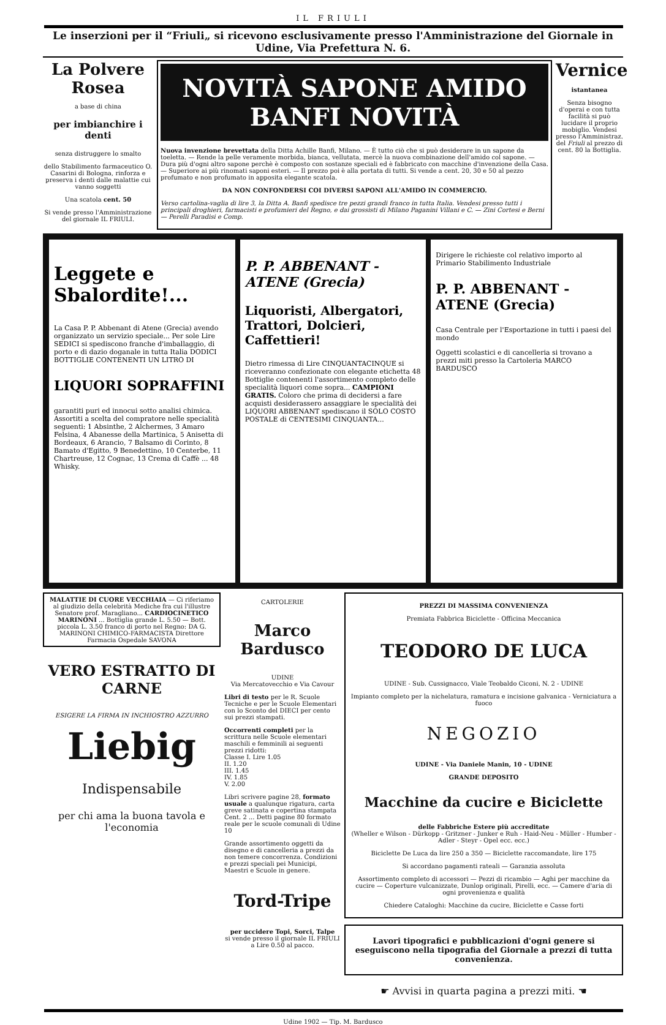IL FRIULI
Le inserzioni per il “Friuli„ si ricevono esclusivamente presso l'Amministrazione del Giornale in Udine, Via Prefettura N. 6.
La Polvere Rosea
a base di china
per imbianchire i denti
senza distruggere lo smalto
dello Stabilimento farmaceutico O. Casarini di Bologna, rinforza e preserva i denti dalle malattie cui vanno soggetti
Una scatola cent. 50
Si vende presso l'Amministrazione del giornale IL FRIULI.
NOVITÀ SAPONE AMIDO BANFI NOVITÀ
Nuova invenzione brevettata della Ditta Achille Banfi, Milano. — È tutto ciò che si può desiderare in un sapone da toeletta. — Rende la pelle veramente morbida, bianca, vellutata, mercè la nuova combinazione dell'amido col sapone. — Dura più d'ogni altro sapone perchè è composto con sostanze speciali ed è fabbricato con macchine d'invenzione della Casa. — Superiore ai più rinomati saponi esteri. — Il prezzo poi è alla portata di tutti. Si vende a cent. 20, 30 e 50 al pezzo profumato e non profumato in apposita elegante scatola.
DA NON CONFONDERSI COI DIVERSI SAPONI ALL'AMIDO IN COMMERCIO.
Verso cartolina-vaglia di lire 3, la Ditta A. Banfi spedisce tre pezzi grandi franco in tutta Italia. Vendesi presso tutti i principali droghieri, farmacisti e profumieri del Regno, e dai grossisti di Milano Paganini Villani e C. — Zini Cortesi e Berni — Perelli Paradisi e Comp.
Vernice
istantanea
Senza bisogno d'operai e con tutta facilità si può lucidare il proprio mobiglio. Vendesi presso l'Amministraz. del Friuli al prezzo di cent. 80 la Bottiglia.
Leggete e Sbalordite!...
La Casa P. P. Abbenant di Atene (Grecia) avendo organizzato un servizio speciale... Per sole Lire SEDICI si spediscono franche d'imballaggio, di porto e di dazio doganale in tutta Italia DODICI BOTTIGLIE CONTENENTI UN LITRO DI
LIQUORI SOPRAFFINI
garantiti puri ed innocui sotto analisi chimica. Assortiti a scelta del compratore nelle specialità seguenti: 1 Absinthe, 2 Alchermes, 3 Amaro Felsina, 4 Abanesse della Martinica, 5 Anisetta di Bordeaux, 6 Arancio, 7 Balsamo di Corinto, 8 Bamato d'Egitto, 9 Benedettino, 10 Centerbe, 11 Chartreuse, 12 Cognac, 13 Crema di Caffè ... 48 Whisky.
P. P. ABBENANT - ATENE (Grecia)
Liquoristi, Albergatori, Trattori, Dolcieri, Caffettieri!
Dietro rimessa di Lire CINQUANTACINQUE si riceveranno confezionate con elegante etichetta 48 Bottiglie contenenti l'assortimento completo delle specialità liquori come sopra... CAMPIONI GRATIS. Coloro che prima di decidersi a fare acquisti desiderassero assaggiare le specialità dei LIQUORI ABBENANT spediscano il SOLO COSTO POSTALE di CENTESIMI CINQUANTA...
Dirigere le richieste col relativo importo al Primario Stabilimento Industriale
P. P. ABBENANT - ATENE (Grecia)
Casa Centrale per l'Esportazione in tutti i paesi del mondo
Oggetti scolastici e di cancelleria si trovano a prezzi miti presso la Cartoleria MARCO BARDUSCO
MALATTIE DI CUORE VECCHIAIA — Ci riferiamo al giudizio della celebrità Mediche fra cui l'illustre Senatore prof. Maragliano... CARDIOCINETICO MARINONI ... Bottiglia grande L. 5.50 — Bott. piccola L. 3.50 franco di porto nel Regno: DA G. MARINONI CHIMICO-FARMACISTA Direttore Farmacia Ospedale SAVONA
VERO ESTRATTO DI CARNE
ESIGERE LA FIRMA IN INCHIOSTRO AZZURRO
Liebig
Indispensabile
per chi ama la buona tavola e l'economia
CARTOLERIE
Marco Bardusco
UDINE
Via Mercatovecchio e Via Cavour
Libri di testo per le R. Scuole Tecniche e per le Scuole Elementari con lo Sconto del DIECI per cento sui prezzi stampati.
Occorrenti completi per la scrittura nelle Scuole elementari maschili e femminili ai seguenti prezzi ridotti:
Classe I. Lire 1.05
II. 1.20
III. 1.45
IV. 1.85
V. 2.00
Libri scrivere pagine 28, formato usuale a qualunque rigatura, carta greve satinata e copertina stampata Cent. 2 ... Detti pagine 80 formato reale per le scuole comunali di Udine 10
Grande assortimento oggetti da disegno e di cancelleria a prezzi da non temere concorrenza. Condizioni e prezzi speciali pei Municipi, Maestri e Scuole in genere.
Tord-Tripe
per uccidere Topi, Sorci, Talpe
si vende presso il giornale IL FRIULI a Lire 0.50 al pacco.
PREZZI DI MASSIMA CONVENIENZA
Premiata Fabbrica Biciclette - Officina Meccanica
TEODORO DE LUCA
UDINE - Sub. Cussignacco, Viale Teobaldo Ciconi, N. 2 - UDINE
Impianto completo per la nichelatura, ramatura e incisione galvanica - Verniciatura a fuoco
NEGOZIO
UDINE - Via Daniele Manin, 10 - UDINE
GRANDE DEPOSITO
Macchine da cucire e Biciclette
delle Fabbriche Estere più accreditate
(Wheller e Wilson - Dürkopp - Gritzner - Junker e Ruh - Haid-Neu - Müller - Humber - Adler - Steyr - Opel ecc. ecc.)
Biciclette De Luca da lire 250 a 350 — Biciclette raccomandate, lire 175
Si accordano pagamenti rateali — Garanzia assoluta
Assortimento completo di accessori — Pezzi di ricambio — Aghi per macchine da cucire — Coperture vulcanizzate, Dunlop originali, Pirelli, ecc. — Camere d'aria di ogni provenienza e qualità
Chiedere Cataloghi: Macchine da cucire, Biciclette e Casse forti
Lavori tipografici e pubblicazioni d'ogni genere si eseguiscono nella tipografia del Giornale a prezzi di tutta convenienza.
☛ Avvisi in quarta pagina a prezzi miti. ☚
Udine 1902 — Tip. M. Bardusco